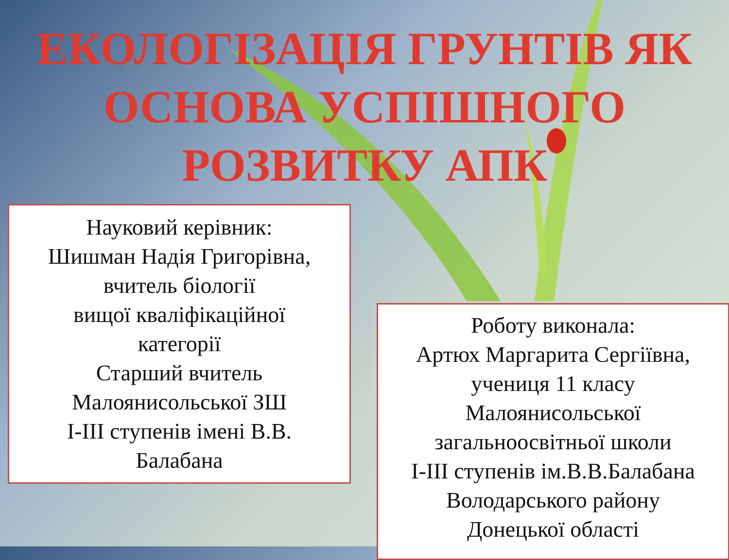ЕКОЛОГІЗАЦІЯ ГРУНТІВ ЯК
ОСНОВА УСПІШНОГО
РОЗВИТКУ АПК
Науковий керівник:
Шишман Надія Григорівна,
вчитель біології
вищої кваліфікаційної
категорії
Старший вчитель
Малоянисольської ЗШ
I-III ступенів імені В.В.
Балабана
Роботу виконала:
Артюх Маргарита Сергіївна,
учениця 11 класу
Малоянисольської
загальноосвітньої школи
I-III ступенів ім.В.В.Балабана
Володарського району
Донецької області